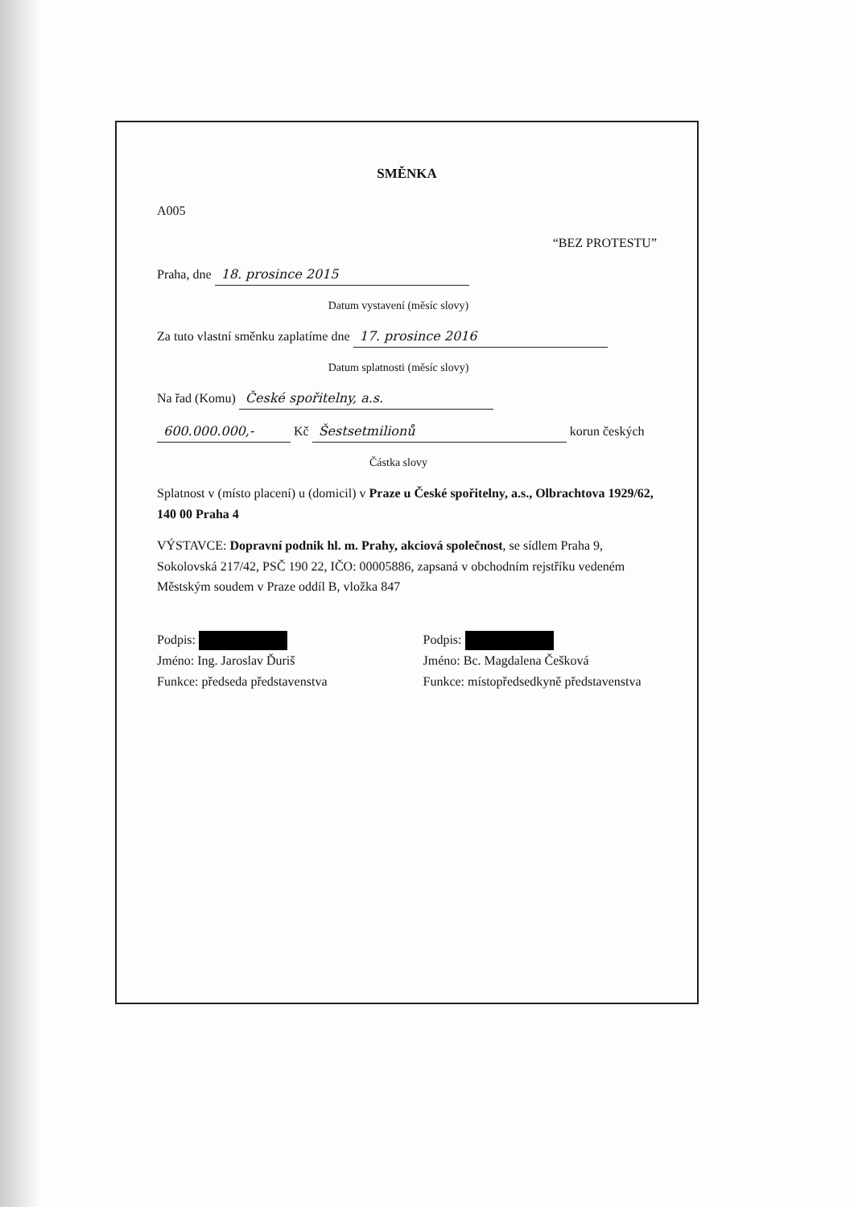SMĚNKA
A005
“BEZ PROTESTU”
Praha, dne 18. prosince 2015
Datum vystavení (měsíc slovy)
Za tuto vlastní směnku zaplatíme dne 17. prosince 2016
Datum splatnosti (měsíc slovy)
Na řad (Komu) České spořitelny, a.s.
600.000.000,- Kč Šestsetmilionů korun českých
Částka slovy
Splatnost v (místo placení) u (domicil) v Praze u České spořitelny, a.s., Olbrachtova 1929/62, 140 00 Praha 4
VÝSTAVCE: Dopravní podnik hl. m. Prahy, akciová společnost, se sídlem Praha 9, Sokolovská 217/42, PSČ 190 22, IČO: 00005886, zapsaná v obchodním rejstříku vedeném Městským soudem v Praze oddíl B, vložka 847
Podpis:
Jméno: Ing. Jaroslav Ďuriš
Funkce: předseda představenstva
Podpis:
Jméno: Bc. Magdalena Češková
Funkce: místopředsedkyně představenstva